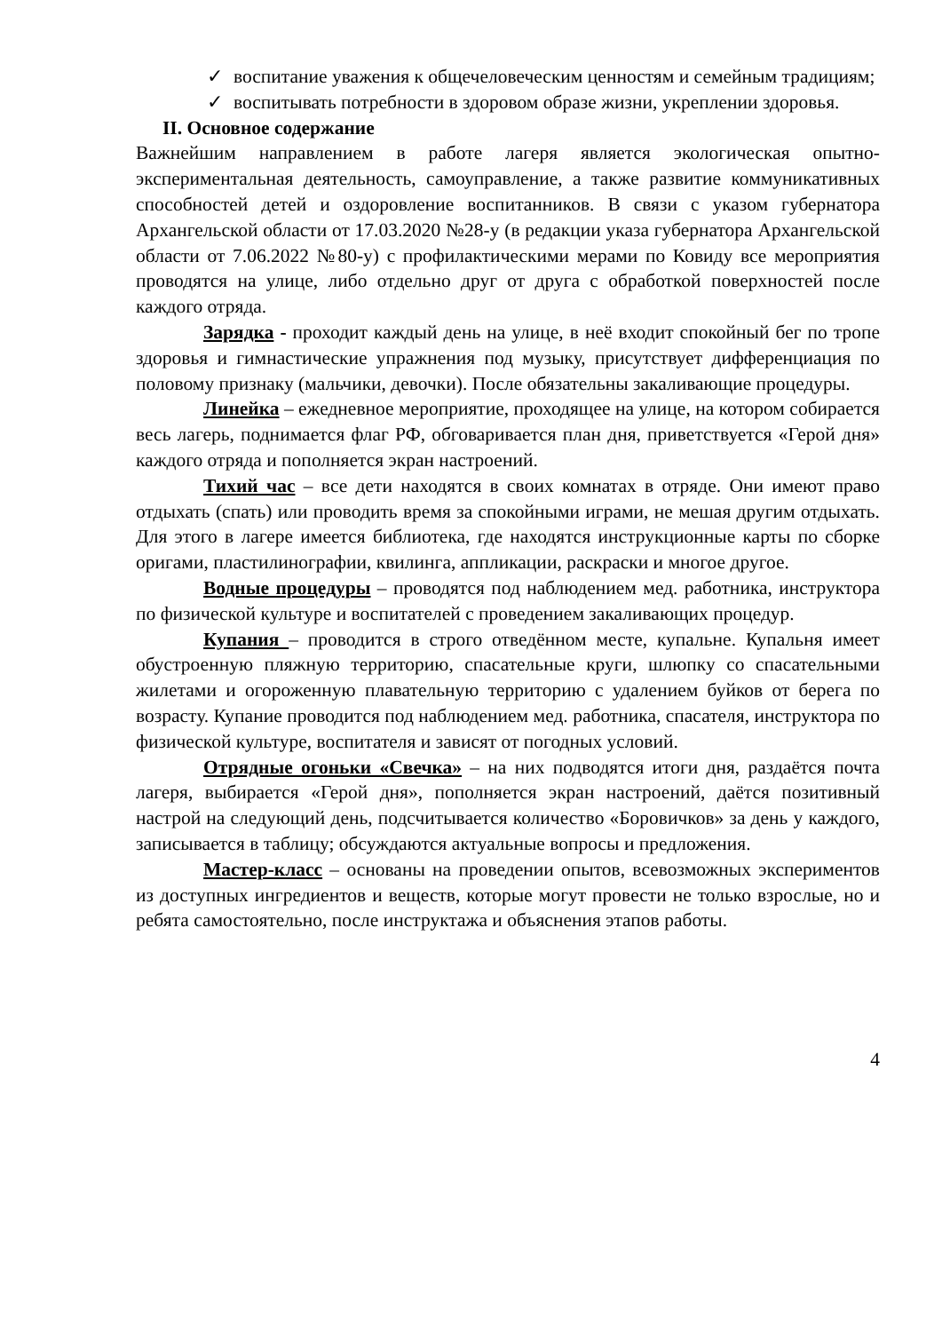✓ воспитание уважения к общечеловеческим ценностям и семейным традициям;
✓ воспитывать потребности в здоровом образе жизни, укреплении здоровья.
II. Основное содержание
Важнейшим направлением в работе лагеря является экологическая опытно-экспериментальная деятельность, самоуправление, а также развитие коммуникативных способностей детей и оздоровление воспитанников. В связи с указом губернатора Архангельской области от 17.03.2020 №28-у (в редакции указа губернатора Архангельской области от 7.06.2022 №80-у) с профилактическими мерами по Ковиду все мероприятия проводятся на улице, либо отдельно друг от друга с обработкой поверхностей после каждого отряда.
Зарядка - проходит каждый день на улице, в неё входит спокойный бег по тропе здоровья и гимнастические упражнения под музыку, присутствует дифференциация по половому признаку (мальчики, девочки). После обязательны закаливающие процедуры.
Линейка – ежедневное мероприятие, проходящее на улице, на котором собирается весь лагерь, поднимается флаг РФ, обговаривается план дня, приветствуется «Герой дня» каждого отряда и пополняется экран настроений.
Тихий час – все дети находятся в своих комнатах в отряде. Они имеют право отдыхать (спать) или проводить время за спокойными играми, не мешая другим отдыхать. Для этого в лагере имеется библиотека, где находятся инструкционные карты по сборке оригами, пластилинографии, квилинга, аппликации, раскраски и многое другое.
Водные процедуры – проводятся под наблюдением мед. работника, инструктора по физической культуре и воспитателей с проведением закаливающих процедур.
Купания – проводится в строго отведённом месте, купальне. Купальня имеет обустроенную пляжную территорию, спасательные круги, шлюпку со спасательными жилетами и огороженную плавательную территорию с удалением буйков от берега по возрасту. Купание проводится под наблюдением мед. работника, спасателя, инструктора по физической культуре, воспитателя и зависят от погодных условий.
Отрядные огоньки «Свечка» – на них подводятся итоги дня, раздаётся почта лагеря, выбирается «Герой дня», пополняется экран настроений, даётся позитивный настрой на следующий день, подсчитывается количество «Боровичков» за день у каждого, записывается в таблицу; обсуждаются актуальные вопросы и предложения.
Мастер-класс – основаны на проведении опытов, всевозможных экспериментов из доступных ингредиентов и веществ, которые могут провести не только взрослые, но и ребята самостоятельно, после инструктажа и объяснения этапов работы.
4